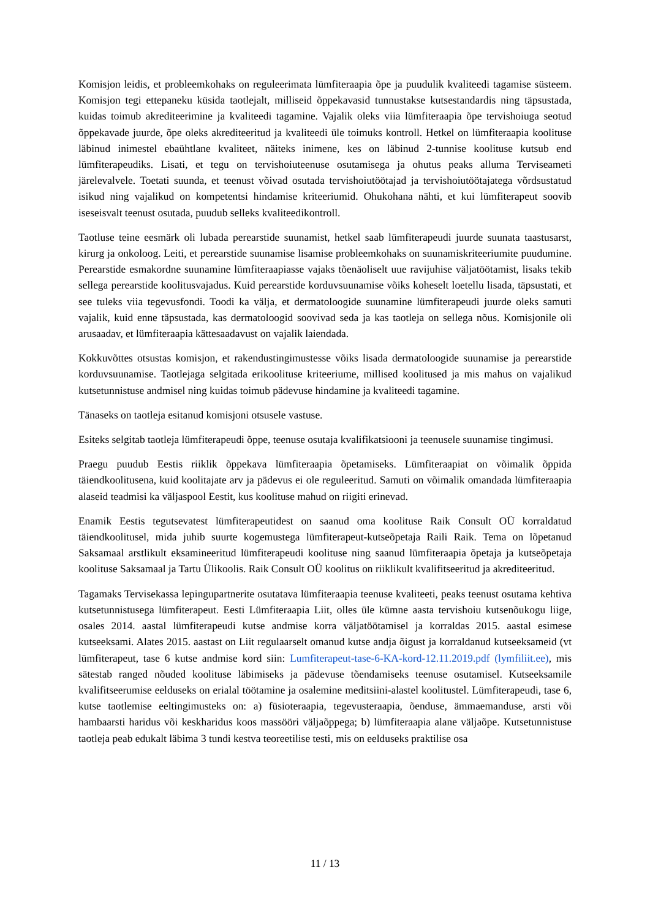Komisjon leidis, et probleemkohaks on reguleerimata lümfiteraapia õpe ja puudulik kvaliteedi tagamise süsteem. Komisjon tegi ettepaneku küsida taotlejalt, milliseid õppekavasid tunnustakse kutsestandardis ning täpsustada, kuidas toimub akrediteerimine ja kvaliteedi tagamine. Vajalik oleks viia lümfiteraapia õpe tervishoiuga seotud õppekavade juurde, õpe oleks akrediteeritud ja kvaliteedi üle toimuks kontroll. Hetkel on lümfiteraapia koolituse läbinud inimestel ebaühtlane kvaliteet, näiteks inimene, kes on läbinud 2-tunnise koolituse kutsub end lümfiterapeudiks. Lisati, et tegu on tervishoiuteenuse osutamisega ja ohutus peaks alluma Terviseameti järelevalvele. Toetati suunda, et teenust võivad osutada tervishoiutöötajad ja tervishoiutöötajatega võrdsustatud isikud ning vajalikud on kompetentsi hindamise kriteeriumid. Ohukohana nähti, et kui lümfiterapeut soovib iseseisvalt teenust osutada, puudub selleks kvaliteedikontroll.
Taotluse teine eesmärk oli lubada perearstide suunamist, hetkel saab lümfiterapeudi juurde suunata taastusarst, kirurg ja onkoloog. Leiti, et perearstide suunamise lisamise probleemkohaks on suunamiskriteeriumite puudumine. Perearstide esmakordne suunamine lümfiteraapiasse vajaks tõenäoliselt uue ravijuhise väljatöötamist, lisaks tekib sellega perearstide koolitusvajadus. Kuid perearstide korduvsuunamise võiks koheselt loetellu lisada, täpsustati, et see tuleks viia tegevusfondi. Toodi ka välja, et dermatoloogide suunamine lümfiterapeudi juurde oleks samuti vajalik, kuid enne täpsustada, kas dermatoloogid soovivad seda ja kas taotleja on sellega nõus. Komisjonile oli arusaadav, et lümfiteraapia kättesaadavust on vajalik laiendada.
Kokkuvõttes otsustas komisjon, et rakendustingimustesse võiks lisada dermatoloogide suunamise ja perearstide korduvsuunamise. Taotlejaga selgitada erikoolituse kriteeriume, millised koolitused ja mis mahus on vajalikud kutsetunnistuse andmisel ning kuidas toimub pädevuse hindamine ja kvaliteedi tagamine.
Tänaseks on taotleja esitanud komisjoni otsusele vastuse.
Esiteks selgitab taotleja lümfiterapeudi õppe, teenuse osutaja kvalifikatsiooni ja teenusele suunamise tingimusi.
Praegu puudub Eestis riiklik õppekava lümfiteraapia õpetamiseks. Lümfiteraapiat on võimalik õppida täiendkoolitusena, kuid koolitajate arv ja pädevus ei ole reguleeritud. Samuti on võimalik omandada lümfiteraapia alaseid teadmisi ka väljaspool Eestit, kus koolituse mahud on riigiti erinevad.
Enamik Eestis tegutsevatest lümfiterapeutidest on saanud oma koolituse Raik Consult OÜ korraldatud täiendkoolitusel, mida juhib suurte kogemustega lümfiterapeut-kutseõpetaja Raili Raik. Tema on lõpetanud Saksamaal arstlikult eksamineeritud lümfiterapeudi koolituse ning saanud lümfiteraapia õpetaja ja kutseõpetaja koolituse Saksamaal ja Tartu Ülikoolis. Raik Consult OÜ koolitus on riiklikult kvalifitseeritud ja akrediteeritud.
Tagamaks Tervisekassa lepingupartnerite osutatava lümfiteraapia teenuse kvaliteeti, peaks teenust osutama kehtiva kutsetunnistusega lümfiterapeut. Eesti Lümfiteraapia Liit, olles üle kümne aasta tervishoiu kutsenõukogu liige, osales 2014. aastal lümfiterapeudi kutse andmise korra väljatöötamisel ja korraldas 2015. aastal esimese kutseeksami. Alates 2015. aastast on Liit regulaarselt omanud kutse andja õigust ja korraldanud kutseeksameid (vt lümfiterapeut, tase 6 kutse andmise kord siin: Lumfiterapeut-tase-6-KA-kord-12.11.2019.pdf (lymfiliit.ee), mis sätestab ranged nõuded koolituse läbimiseks ja pädevuse tõendamiseks teenuse osutamisel. Kutseeksamile kvalifitseerumise eelduseks on erialal töötamine ja osalemine meditsiini-alastel koolitustel. Lümfiterapeudi, tase 6, kutse taotlemise eeltingimusteks on: a) füsioteraapia, tegevusteraapia, õenduse, ämmaemanduse, arsti või hambaarsti haridus või keskharidus koos massööri väljaõppega; b) lümfiteraapia alane väljaõpe. Kutsetunnistuse taotleja peab edukalt läbima 3 tundi kestva teoreetilise testi, mis on eelduseks praktilise osa
11 / 13